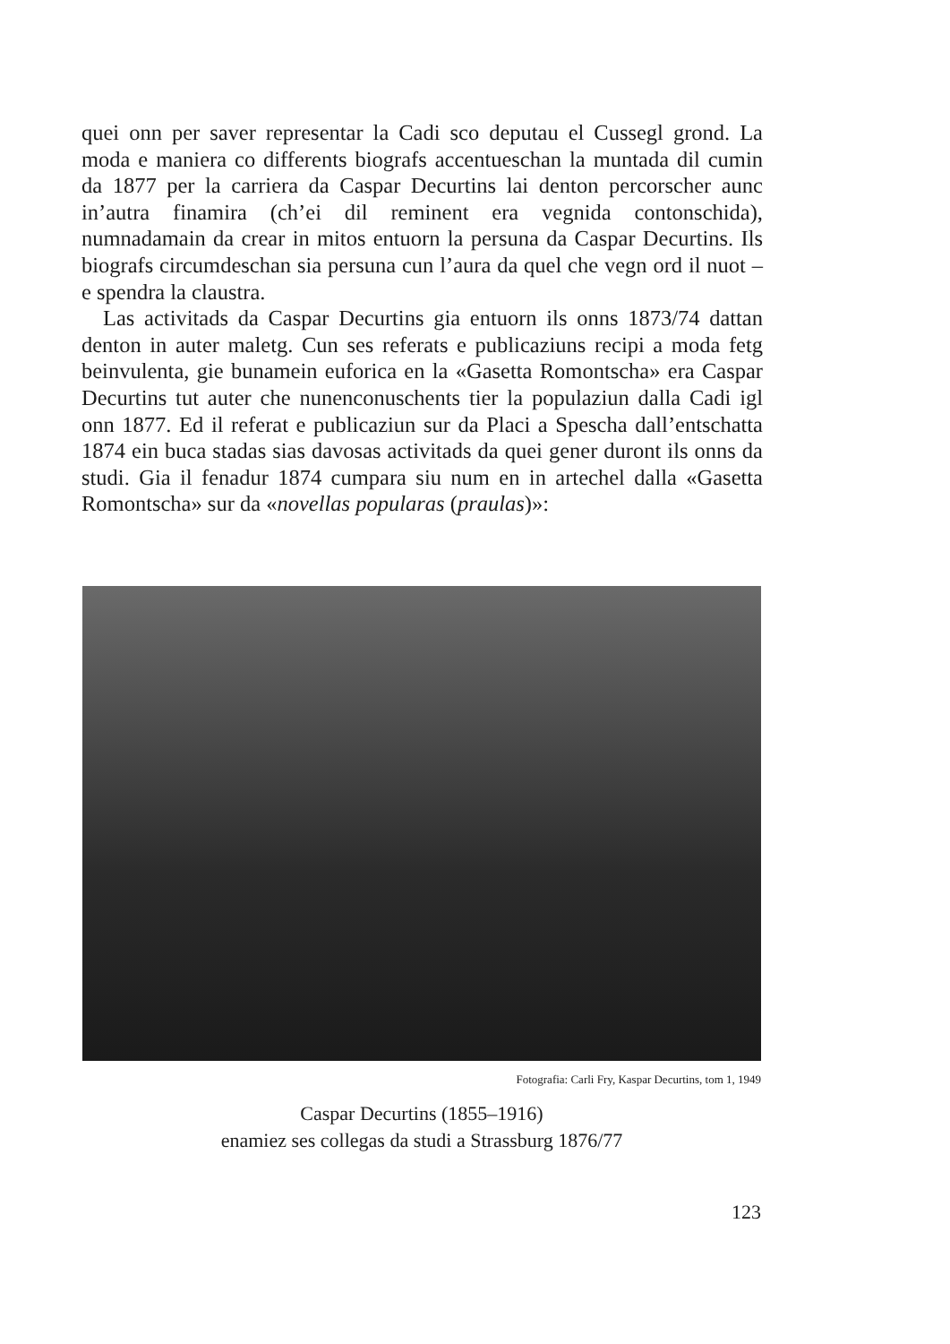quei onn per saver representar la Cadi sco deputau el Cussegl grond. La moda e maniera co differents biografs accentueschan la muntada dil cumin da 1877 per la carriera da Caspar Decurtins lai denton percorscher aunc in’autra finamira (ch’ei dil reminent era vegnida contonschida), numnadamain da crear in mitos entuorn la persuna da Caspar Decurtins. Ils biografs circumdeschan sia persuna cun l’aura da quel che vegn ord il nuot – e spendra la claustra.
Las activitads da Caspar Decurtins gia entuorn ils onns 1873/74 dattan denton in auter maletg. Cun ses referats e publicaziuns recipi a moda fetg beinvulenta, gie bunamein euforica en la «Gasetta Romontscha» era Caspar Decurtins tut auter che nunenconuschents tier la populaziun dalla Cadi igl onn 1877. Ed il referat e publicaziun sur da Placi a Spescha dall’entschatta 1874 ein buca stadas sias davosas activitads da quei gener duront ils onns da studi. Gia il fenadur 1874 cumpara siu num en in artechel dalla «Gasetta Romontscha» sur da «novellas popularas (praulas)»:
Fotografia: Carli Fry, Kaspar Decurtins, tom 1, 1949
Caspar Decurtins (1855–1916)
enamiez ses collegas da studi a Strassburg 1876/77
123